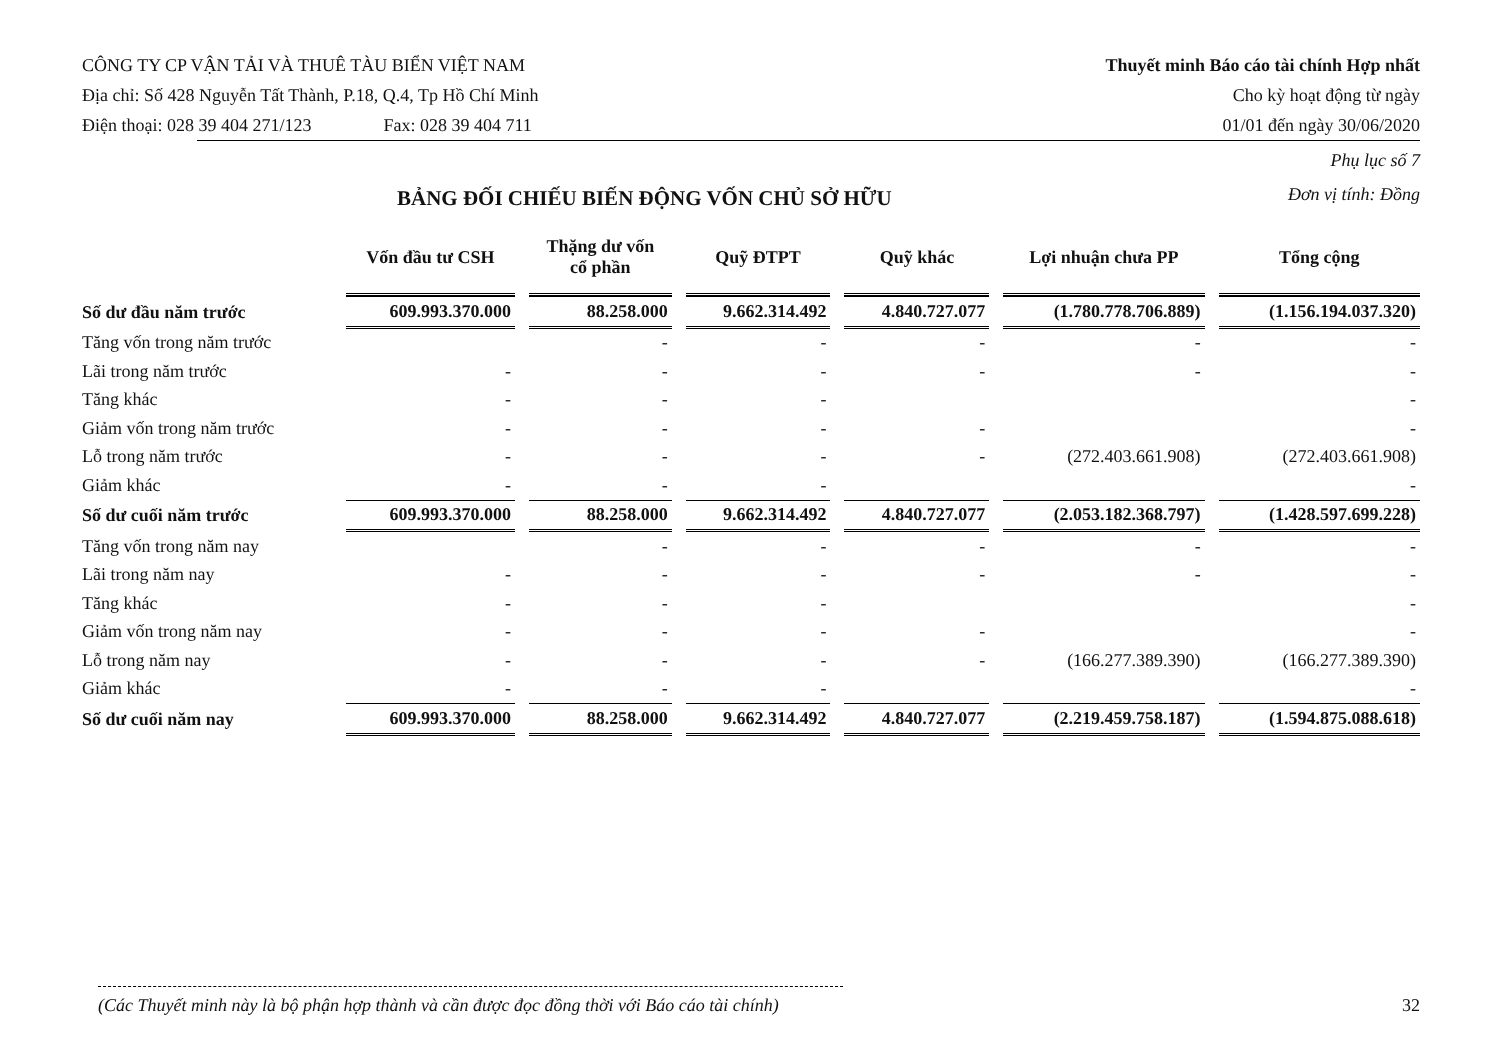CÔNG TY CP VẬN TẢI VÀ THUÊ TÀU BIỂN VIỆT NAM
Địa chỉ: Số 428 Nguyễn Tất Thành, P.18, Q.4, Tp Hồ Chí Minh
Điện thoại: 028 39 404 271/123 Fax: 028 39 404 711
Thuyết minh Báo cáo tài chính Hợp nhất
Cho kỳ hoạt động từ ngày
01/01 đến ngày 30/06/2020
BẢNG ĐỐI CHIẾU BIẾN ĐỘNG VỐN CHỦ SỞ HỮU
Phụ lục số 7
Đơn vị tính: Đồng
| | Vốn đầu tư CSH | Thặng dư vốn cổ phần | Quỹ ĐTPT | Quỹ khác | Lợi nhuận chưa PP | Tổng cộng |
| --- | --- | --- | --- | --- | --- | --- |
| Số dư đầu năm trước | 609.993.370.000 | 88.258.000 | 9.662.314.492 | 4.840.727.077 | (1.780.778.706.889) | (1.156.194.037.320) |
| Tăng vốn trong năm trước | | - | - | - | - | - |
| Lãi trong năm trước | - | - | - | - | - | - |
| Tăng khác | - | - | - | | | - |
| Giảm vốn trong năm trước | - | - | - | - | | - |
| Lỗ trong năm trước | - | - | - | - | (272.403.661.908) | (272.403.661.908) |
| Giảm khác | - | - | - | | | - |
| Số dư cuối năm trước | 609.993.370.000 | 88.258.000 | 9.662.314.492 | 4.840.727.077 | (2.053.182.368.797) | (1.428.597.699.228) |
| Tăng vốn trong năm nay | | - | - | - | - | - |
| Lãi trong năm nay | - | - | - | - | - | - |
| Tăng khác | - | - | - | | | - |
| Giảm vốn trong năm nay | - | - | - | - | | - |
| Lỗ trong năm nay | - | - | - | - | (166.277.389.390) | (166.277.389.390) |
| Giảm khác | - | - | - | | | - |
| Số dư cuối năm nay | 609.993.370.000 | 88.258.000 | 9.662.314.492 | 4.840.727.077 | (2.219.459.758.187) | (1.594.875.088.618) |
(Các Thuyết minh này là bộ phận hợp thành và cần được đọc đồng thời với Báo cáo tài chính) 32